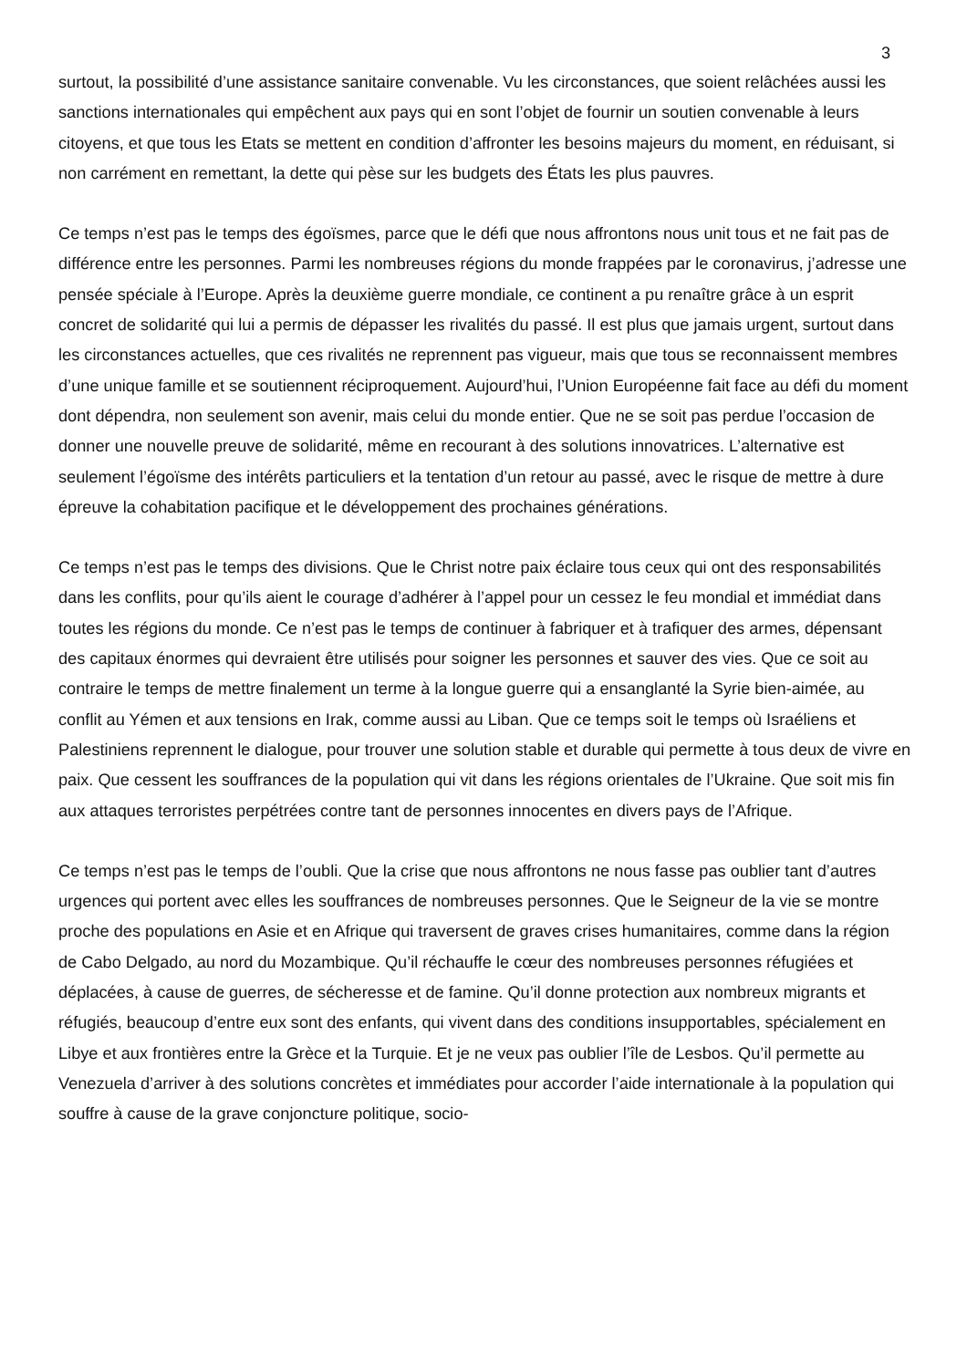3
surtout, la possibilité d’une assistance sanitaire convenable. Vu les circonstances, que soient relâchées aussi les sanctions internationales qui empêchent aux pays qui en sont l’objet de fournir un soutien convenable à leurs citoyens, et que tous les Etats se mettent en condition d’affronter les besoins majeurs du moment, en réduisant, si non carrément en remettant, la dette qui pèse sur les budgets des États les plus pauvres.
Ce temps n’est pas le temps des égoïsmes, parce que le défi que nous affrontons nous unit tous et ne fait pas de différence entre les personnes. Parmi les nombreuses régions du monde frappées par le coronavirus, j’adresse une pensée spéciale à l’Europe. Après la deuxième guerre mondiale, ce continent a pu renaître grâce à un esprit concret de solidarité qui lui a permis de dépasser les rivalités du passé. Il est plus que jamais urgent, surtout dans les circonstances actuelles, que ces rivalités ne reprennent pas vigueur, mais que tous se reconnaissent membres d’une unique famille et se soutiennent réciproquement. Aujourd’hui, l’Union Européenne fait face au défi du moment dont dépendra, non seulement son avenir, mais celui du monde entier. Que ne se soit pas perdue l’occasion de donner une nouvelle preuve de solidarité, même en recourant à des solutions innovatrices. L’alternative est seulement l’égoïsme des intérêts particuliers et la tentation d’un retour au passé, avec le risque de mettre à dure épreuve la cohabitation pacifique et le développement des prochaines générations.
Ce temps n’est pas le temps des divisions. Que le Christ notre paix éclaire tous ceux qui ont des responsabilités dans les conflits, pour qu’ils aient le courage d’adhérer à l’appel pour un cessez le feu mondial et immédiat dans toutes les régions du monde. Ce n’est pas le temps de continuer à fabriquer et à trafiquer des armes, dépensant des capitaux énormes qui devraient être utilisés pour soigner les personnes et sauver des vies. Que ce soit au contraire le temps de mettre finalement un terme à la longue guerre qui a ensanglanté la Syrie bien-aimée, au conflit au Yémen et aux tensions en Irak, comme aussi au Liban. Que ce temps soit le temps où Israéliens et Palestiniens reprennent le dialogue, pour trouver une solution stable et durable qui permette à tous deux de vivre en paix. Que cessent les souffrances de la population qui vit dans les régions orientales de l’Ukraine. Que soit mis fin aux attaques terroristes perpétrées contre tant de personnes innocentes en divers pays de l’Afrique.
Ce temps n’est pas le temps de l’oubli. Que la crise que nous affrontons ne nous fasse pas oublier tant d’autres urgences qui portent avec elles les souffrances de nombreuses personnes. Que le Seigneur de la vie se montre proche des populations en Asie et en Afrique qui traversent de graves crises humanitaires, comme dans la région de Cabo Delgado, au nord du Mozambique. Qu’il réchauffe le cœur des nombreuses personnes réfugiées et déplacées, à cause de guerres, de sécheresse et de famine. Qu’il donne protection aux nombreux migrants et réfugiés, beaucoup d’entre eux sont des enfants, qui vivent dans des conditions insupportables, spécialement en Libye et aux frontières entre la Grèce et la Turquie. Et je ne veux pas oublier l’île de Lesbos. Qu’il permette au Venezuela d’arriver à des solutions concrètes et immédiates pour accorder l’aide internationale à la population qui souffre à cause de la grave conjoncture politique, socio-